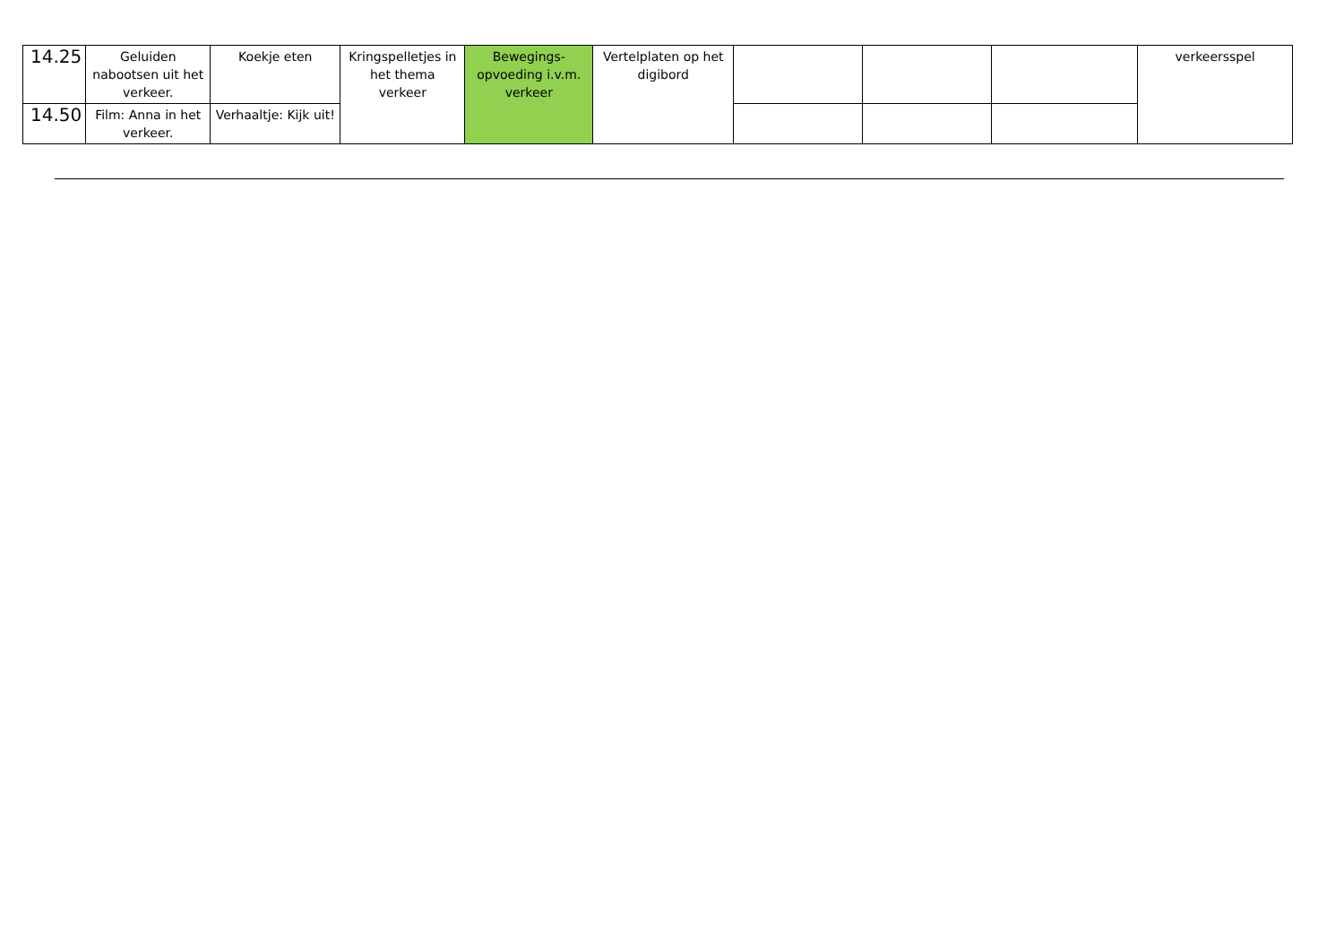| 14.25 | Geluiden nabootsen uit het verkeer. | Koekje eten | Kringspelletjes in het thema verkeer | Bewegings-opvoeding i.v.m. verkeer | Vertelplaten op het digibord | | | | verkeersspel |
| 14.50 | Film: Anna in het verkeer. | Verhaaltje: Kijk uit! | | | | | | | |